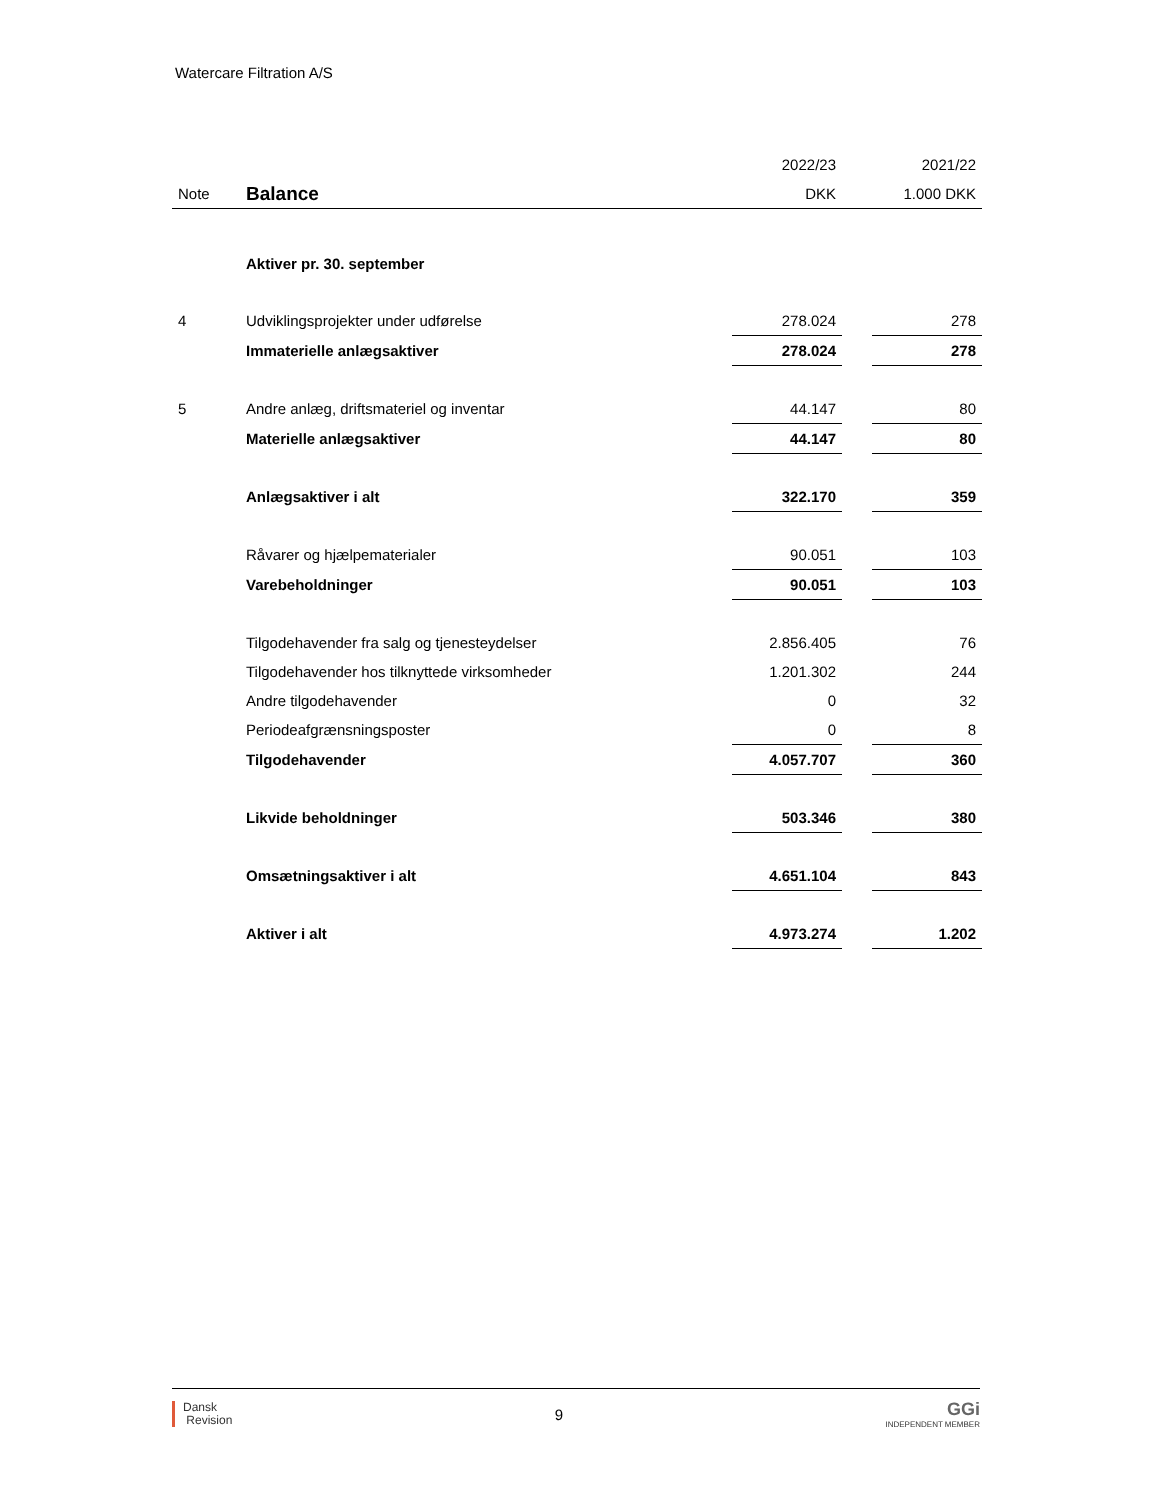Watercare Filtration A/S
| | | 2022/23 | | 2021/22 |
| --- | --- | --- | --- | --- |
| Note | Balance | DKK | | 1.000 DKK |
| | Aktiver pr. 30. september | | | |
| 4 | Udviklingsprojekter under udførelse | 278.024 | | 278 |
| | Immaterielle anlægsaktiver | 278.024 | | 278 |
| 5 | Andre anlæg, driftsmateriel og inventar | 44.147 | | 80 |
| | Materielle anlægsaktiver | 44.147 | | 80 |
| | Anlægsaktiver i alt | 322.170 | | 359 |
| | Råvarer og hjælpematerialer | 90.051 | | 103 |
| | Varebeholdninger | 90.051 | | 103 |
| | Tilgodehavender fra salg og tjenesteydelser | 2.856.405 | | 76 |
| | Tilgodehavender hos tilknyttede virksomheder | 1.201.302 | | 244 |
| | Andre tilgodehavender | 0 | | 32 |
| | Periodeafgrænsningsposter | 0 | | 8 |
| | Tilgodehavender | 4.057.707 | | 360 |
| | Likvide beholdninger | 503.346 | | 380 |
| | Omsætningsaktiver i alt | 4.651.104 | | 843 |
| | Aktiver i alt | 4.973.274 | | 1.202 |
Dansk
Revision
9
GGi
INDEPENDENT MEMBER